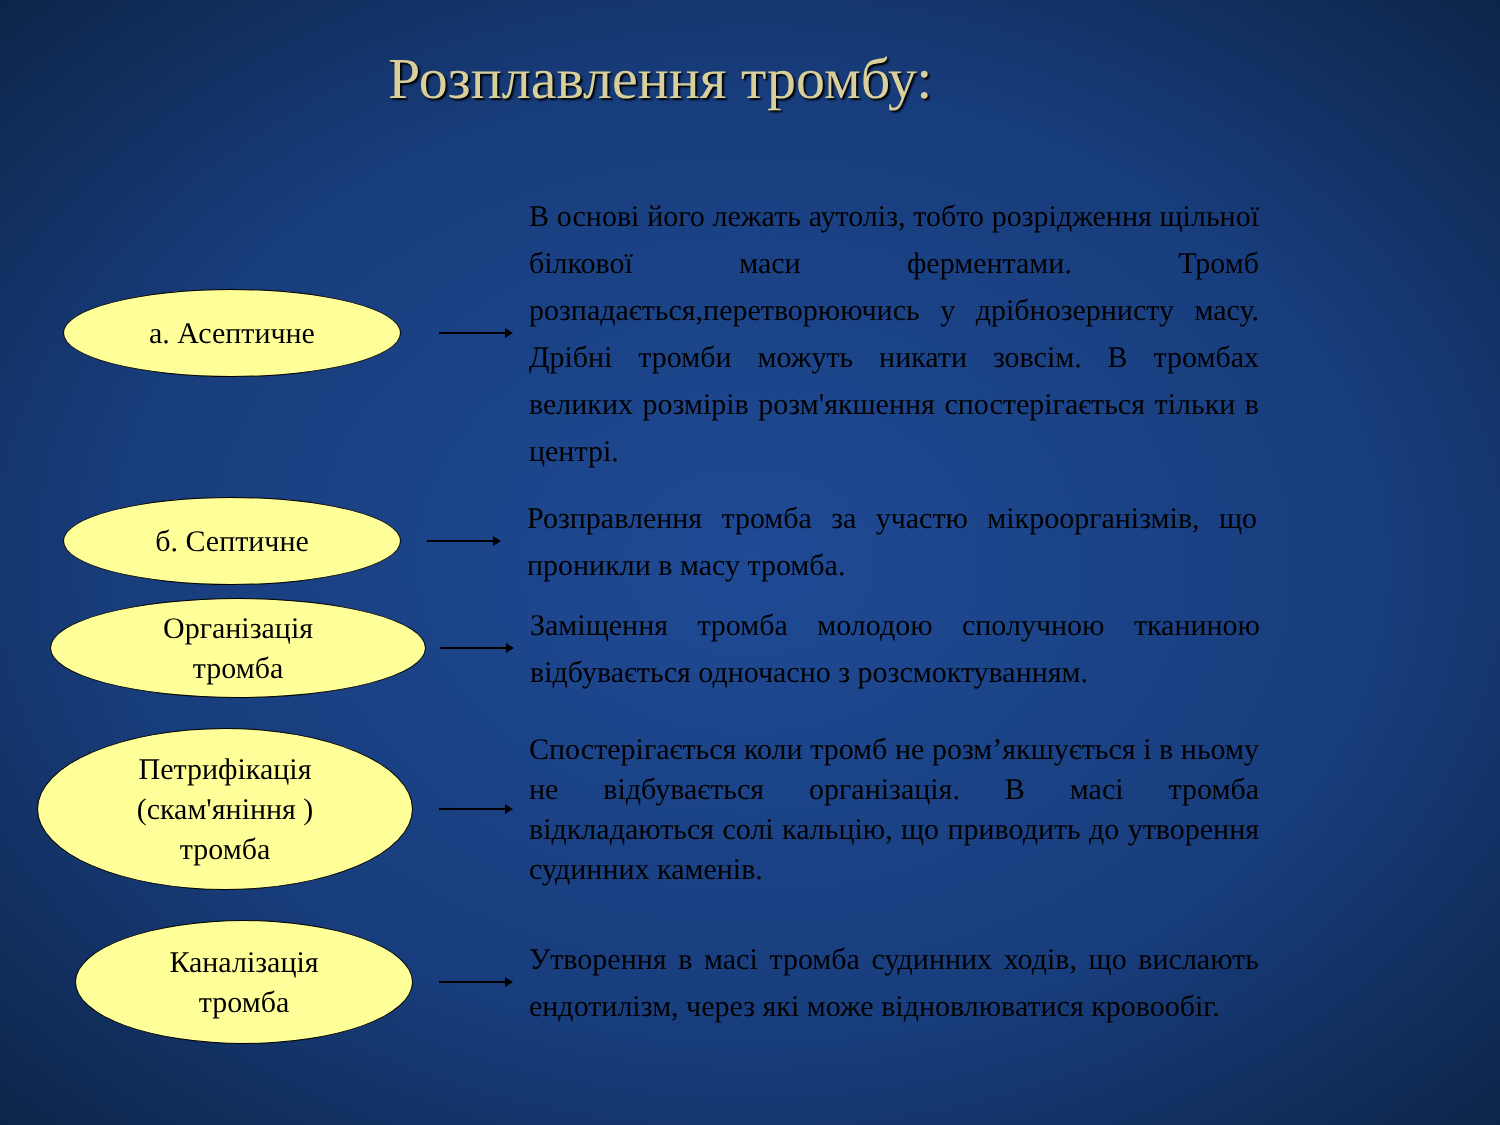Розплавлення тромбу:
а. Асептичне
В основі його лежать аутоліз, тобто розрідження щільної білкової маси ферментами. Тромб розпадається,перетворюючись у дрібнозернисту масу. Дрібні тромби можуть никати зовсім. В тромбах великих розмірів розм'якшення спостерігається тільки в центрі.
б. Септичне
Розправлення тромба за участю мікроорганізмів, що проникли в масу тромба.
Організація
тромба
Заміщення тромба молодою сполучною тканиною відбувається одночасно з розсмоктуванням.
Петрифікація
(скам'яніння )
тромба
Спостерігається коли тромб не розм’якшується і в ньому не відбувається організація. В масі тромба відкладаються солі кальцію, що приводить до утворення судинних каменів.
Каналізація
тромба
Утворення в масі тромба судинних ходів, що вислають ендотилізм, через які може відновлюватися кровообіг.